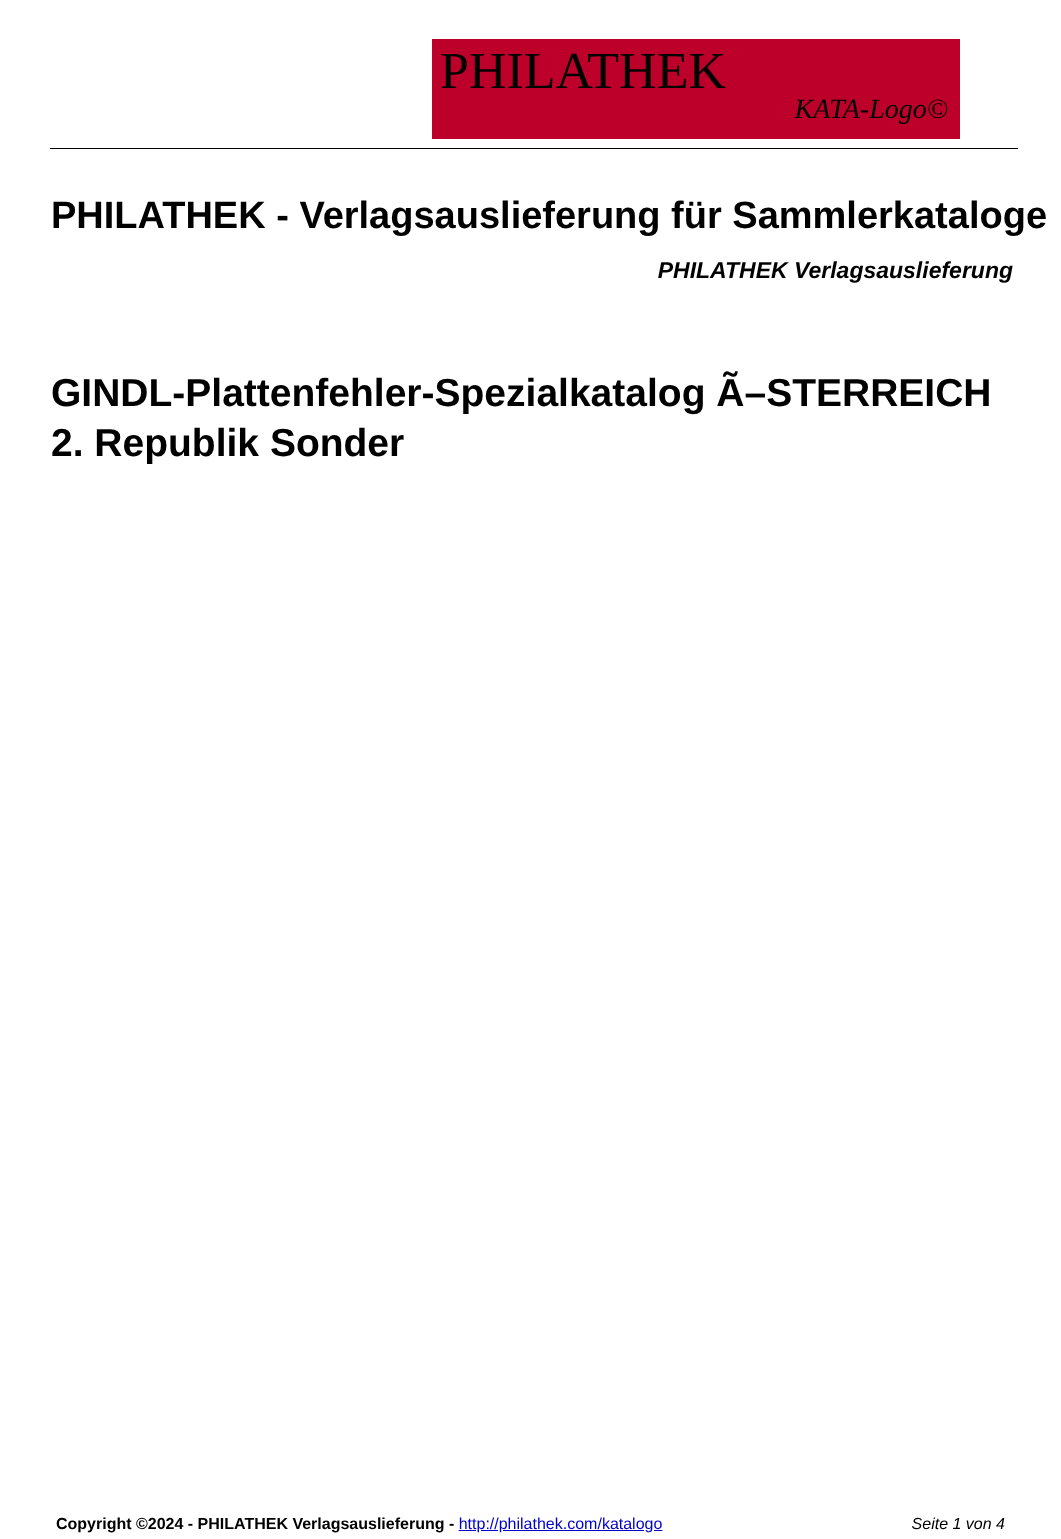PHILATHEK
KATA-Logo©
PHILATHEK - Verlagsauslieferung für Sammlerkataloge
PHILATHEK Verlagsauslieferung
GINDL-Plattenfehler-Spezialkatalog Ã–STERREICH 2. Republik Sonder
Copyright ©2024 - PHILATHEK Verlagsauslieferung - http://philathek.com/katalogo Seite 1 von 4